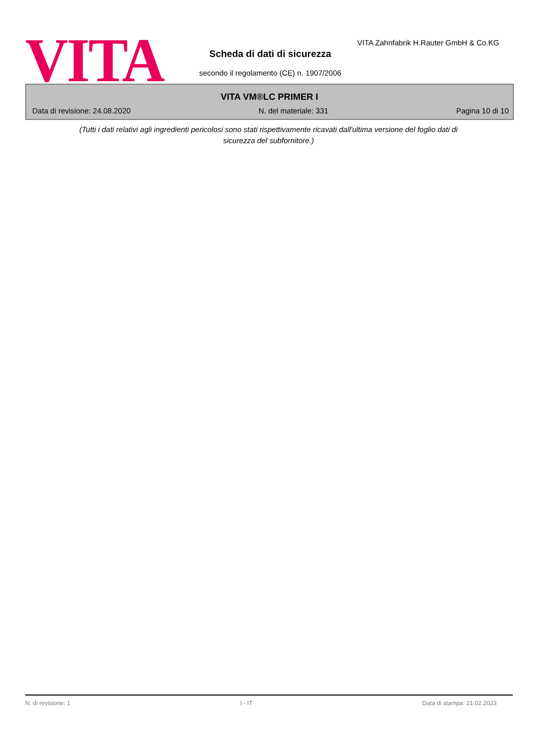VITA
VITA Zahnfabrik H.Rauter GmbH & Co.KG
Scheda di dati di sicurezza
secondo il regolamento (CE) n. 1907/2006
VITA VM®LC PRIMER I
Data di revisione: 24.08.2020 N. del materiale: 331 Pagina 10 di 10
(Tutti i dati relativi agli ingredienti pericolosi sono stati rispettivamente ricavati dall'ultima versione del foglio dati di
sicurezza del subfornitore.)
N. di revisione: 1 I - IT Data di stampa: 21.02.2023